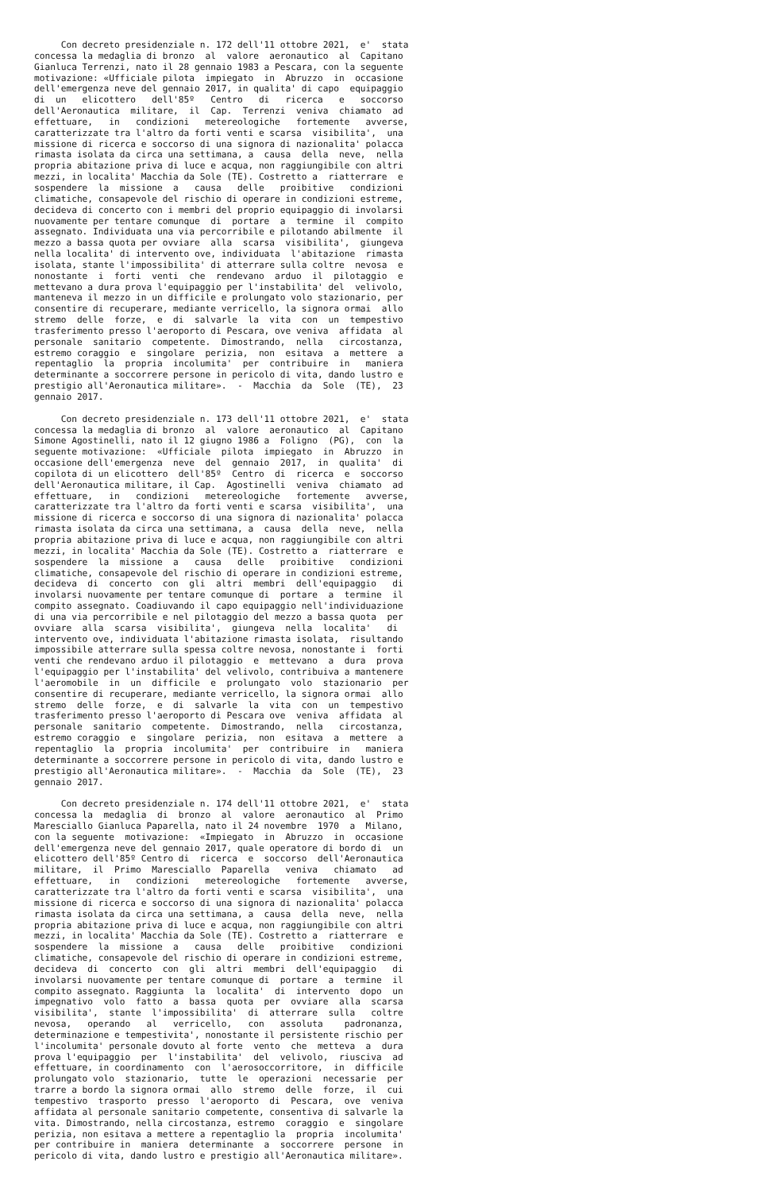Con decreto presidenziale n. 172 dell'11 ottobre 2021,  e'  stata
concessa la medaglia di bronzo  al  valore  aeronautico  al  Capitano
Gianluca Terrenzi, nato il 28 gennaio 1983 a Pescara, con la seguente
motivazione: «Ufficiale pilota  impiegato  in  Abruzzo  in  occasione
dell'emergenza neve del gennaio 2017, in qualita' di capo  equipaggio
di  un   elicottero   dell'85º   Centro   di   ricerca   e   soccorso
dell'Aeronautica  militare,  il  Cap.  Terrenzi  veniva  chiamato  ad
effettuare,   in   condizioni   metereologiche   fortemente   avverse,
caratterizzate tra l'altro da forti venti e scarsa  visibilita',  una
missione di ricerca e soccorso di una signora di nazionalita' polacca
rimasta isolata da circa una settimana, a  causa  della  neve,  nella
propria abitazione priva di luce e acqua, non raggiungibile con altri
mezzi, in localita' Macchia da Sole (TE). Costretto a  riatterrare  e
sospendere  la  missione  a   causa   delle   proibitive   condizioni
climatiche, consapevole del rischio di operare in condizioni estreme,
decideva di concerto con i membri del proprio equipaggio di involarsi
nuovamente per tentare comunque  di  portare  a  termine  il  compito
assegnato. Individuata una via percorribile e pilotando abilmente  il
mezzo a bassa quota per ovviare  alla  scarsa  visibilita',  giungeva
nella localita' di intervento ove, individuata  l'abitazione  rimasta
isolata, stante l'impossibilita' di atterrare sulla coltre  nevosa  e
nonostante  i  forti  venti  che  rendevano  arduo  il  pilotaggio  e
mettevano a dura prova l'equipaggio per l'instabilita' del  velivolo,
manteneva il mezzo in un difficile e prolungato volo stazionario, per
consentire di recuperare, mediante verricello, la signora ormai  allo
stremo  delle  forze,  e  di  salvarle  la  vita  con  un  tempestivo
trasferimento presso l'aeroporto di Pescara, ove veniva  affidata  al
personale  sanitario  competente.  Dimostrando,  nella   circostanza,
estremo coraggio  e  singolare  perizia,  non  esitava  a  mettere  a
repentaglio  la  propria  incolumita'  per  contribuire  in   maniera
determinante a soccorrere persone in pericolo di vita, dando lustro e
prestigio all'Aeronautica militare».  -  Macchia  da  Sole  (TE),  23
gennaio 2017.

     Con decreto presidenziale n. 173 dell'11 ottobre 2021,  e'  stata
concessa la medaglia di bronzo  al  valore  aeronautico  al  Capitano
Simone Agostinelli, nato il 12 giugno 1986 a  Foligno  (PG),  con  la
seguente motivazione:  «Ufficiale  pilota  impiegato  in  Abruzzo  in
occasione dell'emergenza  neve  del  gennaio  2017,  in  qualita'  di
copilota di un elicottero  dell'85º  Centro  di  ricerca  e  soccorso
dell'Aeronautica militare, il Cap.  Agostinelli  veniva  chiamato  ad
effettuare,   in   condizioni   metereologiche   fortemente   avverse,
caratterizzate tra l'altro da forti venti e scarsa  visibilita',  una
missione di ricerca e soccorso di una signora di nazionalita' polacca
rimasta isolata da circa una settimana, a  causa  della  neve,  nella
propria abitazione priva di luce e acqua, non raggiungibile con altri
mezzi, in localita' Macchia da Sole (TE). Costretto a  riatterrare  e
sospendere  la  missione  a   causa   delle   proibitive   condizioni
climatiche, consapevole del rischio di operare in condizioni estreme,
decideva  di  concerto  con  gli  altri  membri  dell'equipaggio   di
involarsi nuovamente per tentare comunque di  portare  a  termine  il
compito assegnato. Coadiuvando il capo equipaggio nell'individuazione
di una via percorribile e nel pilotaggio del mezzo a bassa quota  per
ovviare  alla  scarsa  visibilita',  giungeva  nella  localita'   di
intervento ove, individuata l'abitazione rimasta isolata,  risultando
impossibile atterrare sulla spessa coltre nevosa, nonostante i  forti
venti che rendevano arduo il pilotaggio  e  mettevano  a  dura  prova
l'equipaggio per l'instabilita' del velivolo, contribuiva a mantenere
l'aeromobile  in  un  difficile  e  prolungato  volo  stazionario  per
consentire di recuperare, mediante verricello, la signora ormai  allo
stremo  delle  forze,  e  di  salvarle  la  vita  con  un  tempestivo
trasferimento presso l'aeroporto di Pescara ove  veniva  affidata  al
personale  sanitario  competente.  Dimostrando,  nella   circostanza,
estremo coraggio  e  singolare  perizia,  non  esitava  a  mettere  a
repentaglio  la  propria  incolumita'  per  contribuire  in   maniera
determinante a soccorrere persone in pericolo di vita, dando lustro e
prestigio all'Aeronautica militare».  -  Macchia  da  Sole  (TE),  23
gennaio 2017.

     Con decreto presidenziale n. 174 dell'11 ottobre 2021,  e'  stata
concessa la  medaglia  di  bronzo  al  valore  aeronautico  al  Primo
Maresciallo Gianluca Paparella, nato il 24 novembre  1970  a  Milano,
con la seguente  motivazione:  «Impiegato  in  Abruzzo  in  occasione
dell'emergenza neve del gennaio 2017, quale operatore di bordo di  un
elicottero dell'85º Centro di  ricerca  e  soccorso  dell'Aeronautica
militare,  il  Primo  Maresciallo  Paparella   veniva   chiamato   ad
effettuare,   in   condizioni   metereologiche   fortemente   avverse,
caratterizzate tra l'altro da forti venti e scarsa  visibilita',  una
missione di ricerca e soccorso di una signora di nazionalita' polacca
rimasta isolata da circa una settimana, a  causa  della  neve,  nella
propria abitazione priva di luce e acqua, non raggiungibile con altri
mezzi, in localita' Macchia da Sole (TE). Costretto a  riatterrare  e
sospendere  la  missione  a   causa   delle   proibitive   condizioni
climatiche, consapevole del rischio di operare in condizioni estreme,
decideva  di  concerto  con  gli  altri  membri  dell'equipaggio   di
involarsi nuovamente per tentare comunque di  portare  a  termine  il
compito assegnato. Raggiunta  la  localita'  di  intervento  dopo  un
impegnativo  volo  fatto  a  bassa  quota  per  ovviare  alla  scarsa
visibilita',  stante  l'impossibilita'  di  atterrare  sulla   coltre
nevosa,   operando   al   verricello,   con   assoluta    padronanza,
determinazione e tempestivita', nonostante il persistente rischio per
l'incolumita' personale dovuto al forte  vento  che  metteva  a  dura
prova l'equipaggio  per  l'instabilita'  del  velivolo,  riusciva  ad
effettuare, in coordinamento  con  l'aerosoccorritore,  in  difficile
prolungato volo  stazionario,  tutte  le  operazioni  necessarie  per
trarre a bordo la signora ormai  allo  stremo  delle  forze,  il  cui
tempestivo  trasporto  presso  l'aeroporto  di  Pescara,  ove  veniva
affidata al personale sanitario competente, consentiva di salvarle la
vita. Dimostrando, nella circostanza, estremo  coraggio  e  singolare
perizia, non esitava a mettere a repentaglio la  propria  incolumita'
per contribuire in  maniera  determinante  a  soccorrere  persone  in
pericolo di vita, dando lustro e prestigio all'Aeronautica militare».